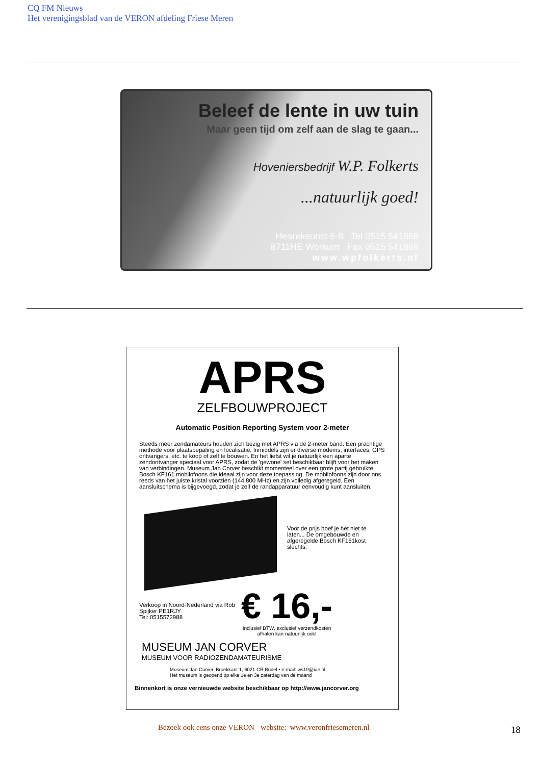CQ FM Nieuws
Het verenigingsblad van de VERON afdeling Friese Meren
Beleef de lente in uw tuin
Maar geen tijd om zelf aan de slag te gaan...
Hoveniersbedrijf W.P. Folkerts
...natuurlijk goed!
Hearekeunst 6-8 Tel 0515 541868
8711HE Workum Fax 0515 541869
www.wpfolkerts.nl
APRS
ZELFBOUWPROJECT
Automatic Position Reporting System voor 2-meter
Steeds meer zendamateurs houden zich bezig met APRS via de 2-meter band. Een prachtige methode voor plaatsbepaling en localisatie. Inmiddels zijn er diverse modems, interfaces, GPS ontvangers, etc. te koop of zelf te bouwen. En het liefst wil je natuurlijk een aparte zendontvanger speciaal voor APRS, zodat de 'gewone' set beschikbaar blijft voor het maken van verbindingen. Museum Jan Corver beschikt momenteel over een grote partij gebruikte Bosch KF161 mobilofoons die ideaal zijn voor deze toepassing. De mobilofoons zijn door ons reeds van het juiste kristal voorzien (144.800 MHz) en zijn volledig afgeregeld. Een aansluitschema is bijgevoegd, zodat je zelf de randapparatuur eenvoudig kunt aansluiten.
Voor de prijs hoef je het niet te laten... De omgebouwde en afgeregelde Bosch KF161kost slechts:
Verkoop in Noord-Nederland via Rob Spijker PE1RJY
Tel: 0515572988
€ 16,-
Inclusief BTW, exclusief verzendkosten
afhalen kan natuurlijk ook!
MUSEUM JAN CORVER
MUSEUM VOOR RADIOZENDAMATEURISME
Museum Jan Corver, Broekkant 1, 6021 CR Budel • e-mail: ws19@iae.nl
Het museum is geopend op elke 1e en 3e zaterdag van de maand
Binnenkort is onze vernieuwde website beschikbaar op http://www.jancorver.org
Bezoek ook eens onze VERON - website: www.veronfriesemeren.nl
18